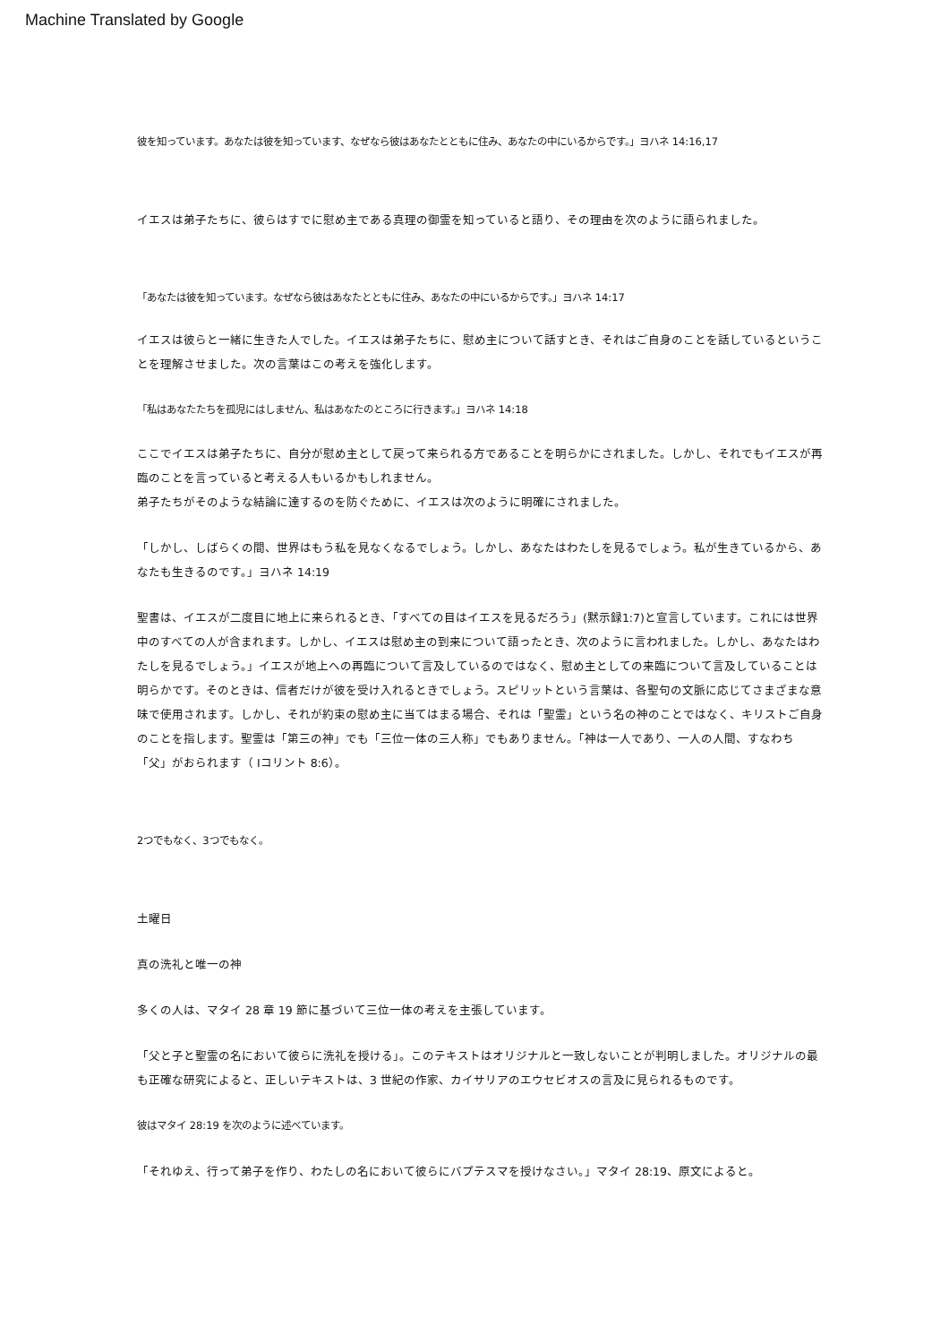Machine Translated by Google
彼を知っています。あなたは彼を知っています、なぜなら彼はあなたとともに住み、あなたの中にいるからです。」ヨハネ 14:16,17
イエスは弟子たちに、彼らはすでに慰め主である真理の御霊を知っていると語り、その理由を次のように語られました。
「あなたは彼を知っています。なぜなら彼はあなたとともに住み、あなたの中にいるからです。」ヨハネ 14:17
イエスは彼らと一緒に生きた人でした。イエスは弟子たちに、慰め主について話すとき、それはご自身のことを話しているということを理解させました。次の言葉はこの考えを強化します。
「私はあなたたちを孤児にはしません、私はあなたのところに行きます。」ヨハネ 14:18
ここでイエスは弟子たちに、自分が慰め主として戻って来られる方であることを明らかにされました。しかし、それでもイエスが再臨のことを言っていると考える人もいるかもしれません。
弟子たちがそのような結論に達するのを防ぐために、イエスは次のように明確にされました。
「しかし、しばらくの間、世界はもう私を見なくなるでしょう。しかし、あなたはわたしを見るでしょう。私が生きているから、あなたも生きるのです。」ヨハネ 14:19
聖書は、イエスが二度目に地上に来られるとき、「すべての目はイエスを見るだろう」(黙示録1:7)と宣言しています。これには世界中のすべての人が含まれます。しかし、イエスは慰め主の到来について語ったとき、次のように言われました。しかし、あなたはわたしを見るでしょう。」イエスが地上への再臨について言及しているのではなく、慰め主としての来臨について言及していることは明らかです。そのときは、信者だけが彼を受け入れるときでしょう。スピリットという言葉は、各聖句の文脈に応じてさまざまな意味で使用されます。しかし、それが約束の慰め主に当てはまる場合、それは「聖霊」という名の神のことではなく、キリストご自身のことを指します。聖霊は「第三の神」でも「三位一体の三人称」でもありません。「神は一人であり、一人の人間、すなわち「父」がおられます（ Iコリント 8:6）。
2つでもなく、3つでもなく。
土曜日
真の洗礼と唯一の神
多くの人は、マタイ 28 章 19 節に基づいて三位一体の考えを主張しています。
「父と子と聖霊の名において彼らに洗礼を授ける」。このテキストはオリジナルと一致しないことが判明しました。オリジナルの最も正確な研究によると、正しいテキストは、3 世紀の作家、カイサリアのエウセビオスの言及に見られるものです。
彼はマタイ 28:19 を次のように述べています。
「それゆえ、行って弟子を作り、わたしの名において彼らにバプテスマを授けなさい。」マタイ 28:19、原文によると。